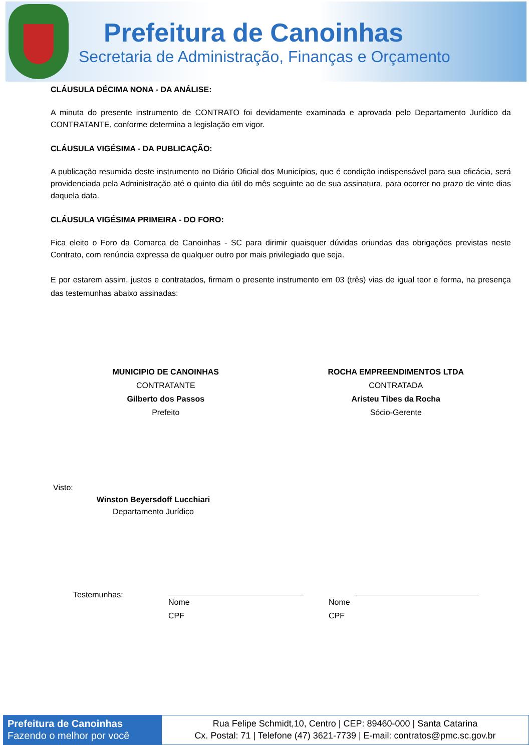Prefeitura de Canoinhas
Secretaria de Administração, Finanças e Orçamento
CLÁUSULA DÉCIMA NONA - DA ANÁLISE:
A minuta do presente instrumento de CONTRATO foi devidamente examinada e aprovada pelo Departamento Jurídico da CONTRATANTE, conforme determina a legislação em vigor.
CLÁUSULA VIGÉSIMA - DA PUBLICAÇÃO:
A publicação resumida deste instrumento no Diário Oficial dos Municípios, que é condição indispensável para sua eficácia, será providenciada pela Administração até o quinto dia útil do mês seguinte ao de sua assinatura, para ocorrer no prazo de vinte dias daquela data.
CLÁUSULA VIGÉSIMA PRIMEIRA - DO FORO:
Fica eleito o Foro da Comarca de Canoinhas - SC para dirimir quaisquer dúvidas oriundas das obrigações previstas neste Contrato, com renúncia expressa de qualquer outro por mais privilegiado que seja.
E por estarem assim, justos e contratados, firmam o presente instrumento em 03 (três) vias de igual teor e forma, na presença das testemunhas abaixo assinadas:
MUNICIPIO DE CANOINHAS
CONTRATANTE
Gilberto dos Passos
Prefeito
ROCHA EMPREENDIMENTOS LTDA
CONTRATADA
Aristeu Tibes da Rocha
Sócio-Gerente
Visto:
Winston Beyersdoff Lucchiari
Departamento Jurídico
Testemunhas: Nome
CPF
Nome
CPF
Prefeitura de Canoinhas
Fazendo o melhor por você
Rua Felipe Schmidt,10, Centro | CEP: 89460-000 | Santa Catarina
Cx. Postal: 71 | Telefone (47) 3621-7739 | E-mail: contratos@pmc.sc.gov.br